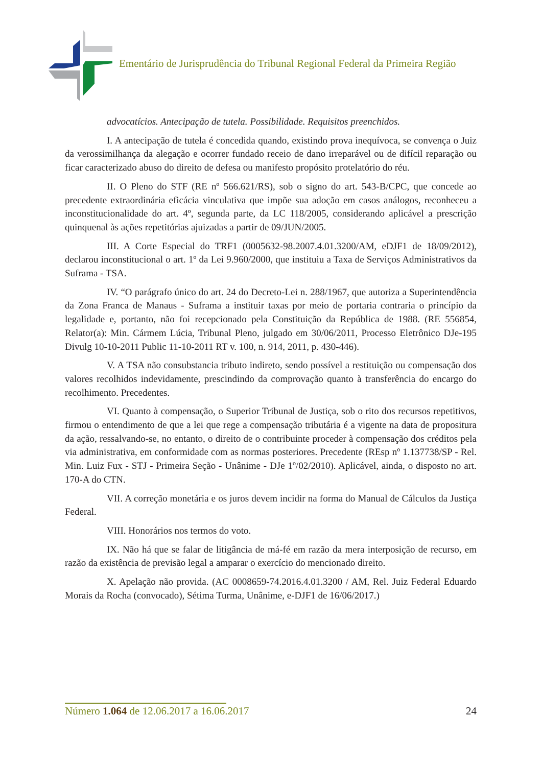Ementário de Jurisprudência do Tribunal Regional Federal da Primeira Região
advocatícios. Antecipação de tutela. Possibilidade. Requisitos preenchidos.
I. A antecipação de tutela é concedida quando, existindo prova inequívoca, se convença o Juiz da verossimilhança da alegação e ocorrer fundado receio de dano irreparável ou de difícil reparação ou ficar caracterizado abuso do direito de defesa ou manifesto propósito protelatório do réu.
II. O Pleno do STF (RE nº 566.621/RS), sob o signo do art. 543-B/CPC, que concede ao precedente extraordinária eficácia vinculativa que impõe sua adoção em casos análogos, reconheceu a inconstitucionalidade do art. 4º, segunda parte, da LC 118/2005, considerando aplicável a prescrição quinquenal às ações repetitórias ajuizadas a partir de 09/JUN/2005.
III. A Corte Especial do TRF1 (0005632-98.2007.4.01.3200/AM, eDJF1 de 18/09/2012), declarou inconstitucional o art. 1º da Lei 9.960/2000, que instituiu a Taxa de Serviços Administrativos da Suframa - TSA.
IV. “O parágrafo único do art. 24 do Decreto-Lei n. 288/1967, que autoriza a Superintendência da Zona Franca de Manaus - Suframa a instituir taxas por meio de portaria contraria o princípio da legalidade e, portanto, não foi recepcionado pela Constituição da República de 1988. (RE 556854, Relator(a): Min. Cármem Lúcia, Tribunal Pleno, julgado em 30/06/2011, Processo Eletrônico DJe-195 Divulg 10-10-2011 Public 11-10-2011 RT v. 100, n. 914, 2011, p. 430-446).
V. A TSA não consubstancia tributo indireto, sendo possível a restituição ou compensação dos valores recolhidos indevidamente, prescindindo da comprovação quanto à transferência do encargo do recolhimento. Precedentes.
VI. Quanto à compensação, o Superior Tribunal de Justiça, sob o rito dos recursos repetitivos, firmou o entendimento de que a lei que rege a compensação tributária é a vigente na data de propositura da ação, ressalvando-se, no entanto, o direito de o contribuinte proceder à compensação dos créditos pela via administrativa, em conformidade com as normas posteriores. Precedente (REsp nº 1.137738/SP - Rel. Min. Luiz Fux - STJ - Primeira Seção - Unânime - DJe 1º/02/2010). Aplicável, ainda, o disposto no art. 170-A do CTN.
VII. A correção monetária e os juros devem incidir na forma do Manual de Cálculos da Justiça Federal.
VIII. Honorários nos termos do voto.
IX. Não há que se falar de litigância de má-fé em razão da mera interposição de recurso, em razão da existência de previsão legal a amparar o exercício do mencionado direito.
X. Apelação não provida. (AC 0008659-74.2016.4.01.3200 / AM, Rel. Juiz Federal Eduardo Morais da Rocha (convocado), Sétima Turma, Unânime, e-DJF1 de 16/06/2017.)
Número 1.064 de 12.06.2017 a 16.06.2017 24